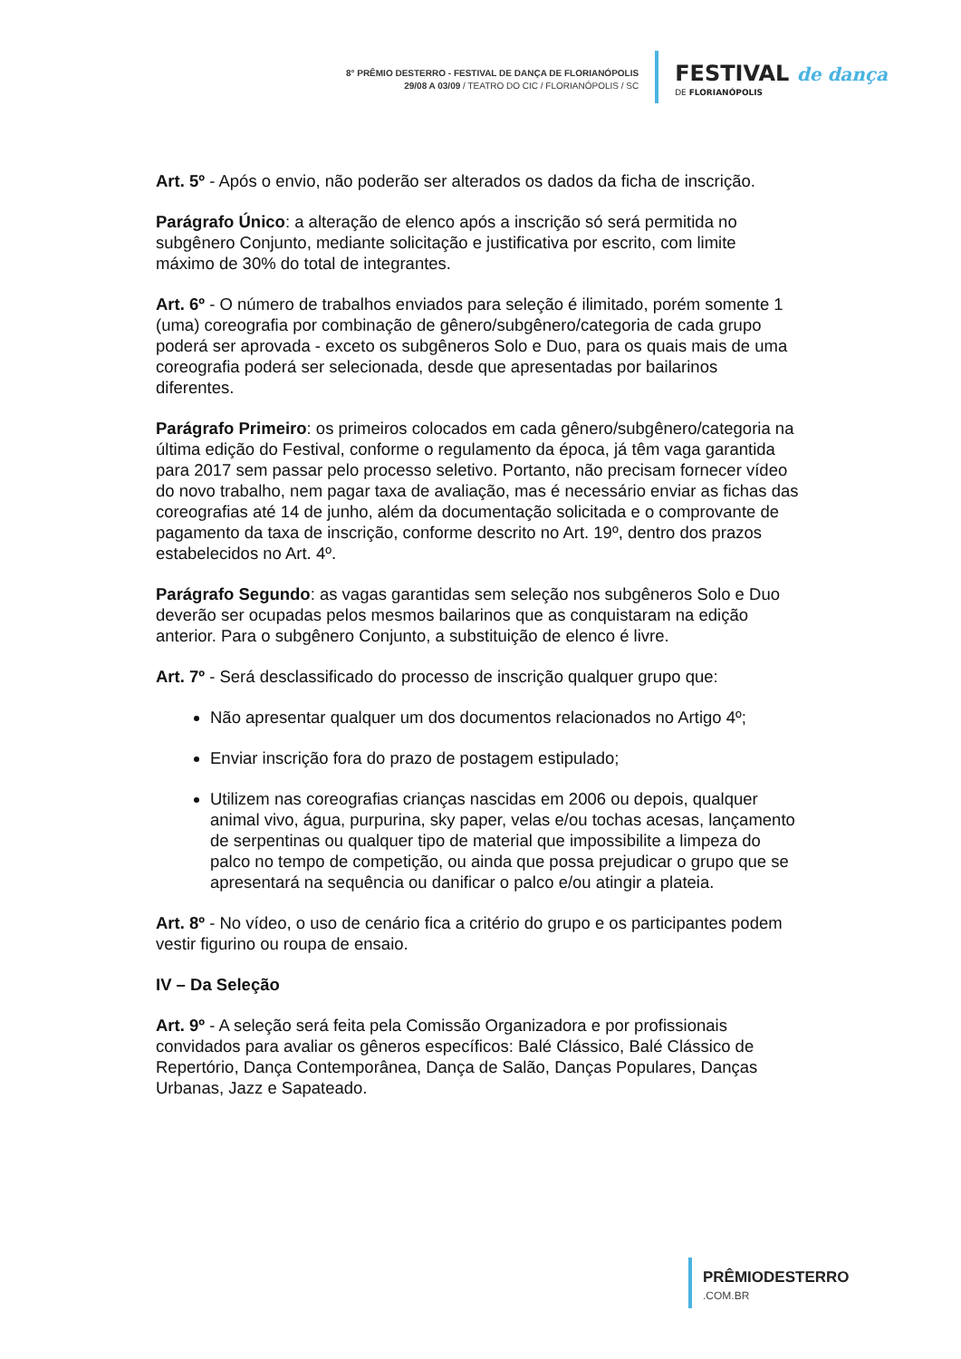8° PRÊMIO DESTERRO - FESTIVAL DE DANÇA DE FLORIANÓPOLIS
29/08 A 03/09 / TEATRO DO CIC / FLORIANÓPOLIS / SC
FESTIVAL de dança
DE FLORIANÓPOLIS
Art. 5º - Após o envio, não poderão ser alterados os dados da ficha de inscrição.
Parágrafo Único: a alteração de elenco após a inscrição só será permitida no subgênero Conjunto, mediante solicitação e justificativa por escrito, com limite máximo de 30% do total de integrantes.
Art. 6º - O número de trabalhos enviados para seleção é ilimitado, porém somente 1 (uma) coreografia por combinação de gênero/subgênero/categoria de cada grupo poderá ser aprovada - exceto os subgêneros Solo e Duo, para os quais mais de uma coreografia poderá ser selecionada, desde que apresentadas por bailarinos diferentes.
Parágrafo Primeiro: os primeiros colocados em cada gênero/subgênero/categoria na última edição do Festival, conforme o regulamento da época, já têm vaga garantida para 2017 sem passar pelo processo seletivo. Portanto, não precisam fornecer vídeo do novo trabalho, nem pagar taxa de avaliação, mas é necessário enviar as fichas das coreografias até 14 de junho, além da documentação solicitada e o comprovante de pagamento da taxa de inscrição, conforme descrito no Art. 19º, dentro dos prazos estabelecidos no Art. 4º.
Parágrafo Segundo: as vagas garantidas sem seleção nos subgêneros Solo e Duo deverão ser ocupadas pelos mesmos bailarinos que as conquistaram na edição anterior. Para o subgênero Conjunto, a substituição de elenco é livre.
Art. 7º - Será desclassificado do processo de inscrição qualquer grupo que:
Não apresentar qualquer um dos documentos relacionados no Artigo 4º;
Enviar inscrição fora do prazo de postagem estipulado;
Utilizem nas coreografias crianças nascidas em 2006 ou depois, qualquer animal vivo, água, purpurina, sky paper, velas e/ou tochas acesas, lançamento de serpentinas ou qualquer tipo de material que impossibilite a limpeza do palco no tempo de competição, ou ainda que possa prejudicar o grupo que se apresentará na sequência ou danificar o palco e/ou atingir a plateia.
Art. 8º - No vídeo, o uso de cenário fica a critério do grupo e os participantes podem vestir figurino ou roupa de ensaio.
IV – Da Seleção
Art. 9º - A seleção será feita pela Comissão Organizadora e por profissionais convidados para avaliar os gêneros específicos: Balé Clássico, Balé Clássico de Repertório, Dança Contemporânea, Dança de Salão, Danças Populares, Danças Urbanas, Jazz e Sapateado.
PRÊMIODESTERRO.COM.BR